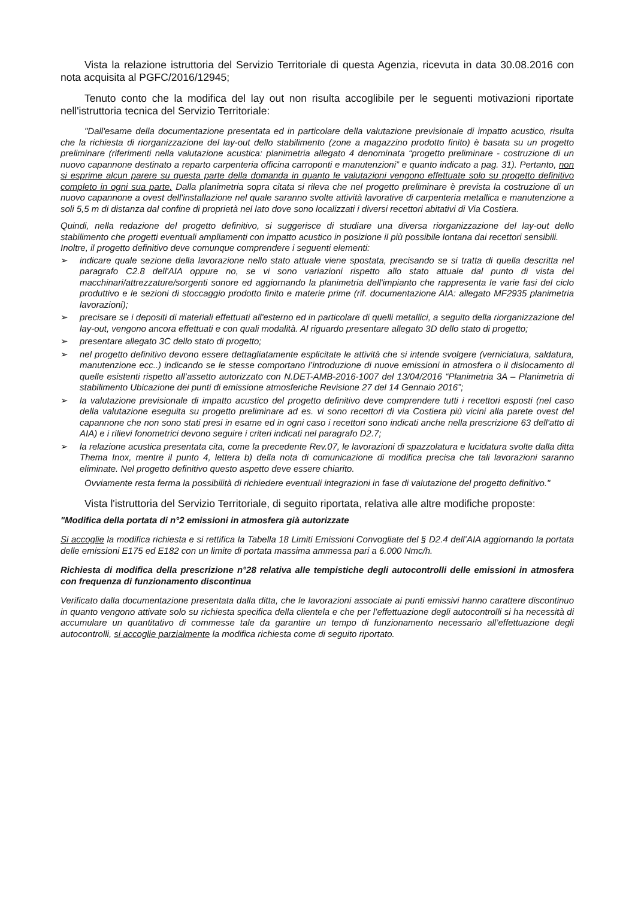Vista la relazione istruttoria del Servizio Territoriale di questa Agenzia, ricevuta in data 30.08.2016 con nota acquisita al PGFC/2016/12945;
Tenuto conto che la modifica del lay out non risulta accoglibile per le seguenti motivazioni riportate nell'istruttoria tecnica del Servizio Territoriale:
"Dall'esame della documentazione presentata ed in particolare della valutazione previsionale di impatto acustico, risulta che la richiesta di riorganizzazione del lay-out dello stabilimento (zone a magazzino prodotto finito) è basata su un progetto preliminare (riferimenti nella valutazione acustica: planimetria allegato 4 denominata “progetto preliminare - costruzione di un nuovo capannone destinato a reparto carpenteria officina carroponti e manutenzioni” e quanto indicato a pag. 31). Pertanto, non si esprime alcun parere su questa parte della domanda in quanto le valutazioni vengono effettuate solo su progetto definitivo completo in ogni sua parte. Dalla planimetria sopra citata si rileva che nel progetto preliminare è prevista la costruzione di un nuovo capannone a ovest dell'installazione nel quale saranno svolte attività lavorative di carpenteria metallica e manutenzione a soli 5,5 m di distanza dal confine di proprietà nel lato dove sono localizzati i diversi recettori abitativi di Via Costiera.
Quindi, nella redazione del progetto definitivo, si suggerisce di studiare una diversa riorganizzazione del lay-out dello stabilimento che progetti eventuali ampliamenti con impatto acustico in posizione il più possibile lontana dai recettori sensibili.
Inoltre, il progetto definitivo deve comunque comprendere i seguenti elementi:
➢ indicare quale sezione della lavorazione nello stato attuale viene spostata, precisando se si tratta di quella descritta nel paragrafo C2.8 dell'AIA oppure no, se vi sono variazioni rispetto allo stato attuale dal punto di vista dei macchinari/attrezzature/sorgenti sonore ed aggiornando la planimetria dell'impianto che rappresenta le varie fasi del ciclo produttivo e le sezioni di stoccaggio prodotto finito e materie prime (rif. documentazione AIA: allegato MF2935 planimetria lavorazioni);
➢ precisare se i depositi di materiali effettuati all'esterno ed in particolare di quelli metallici, a seguito della riorganizzazione del lay-out, vengono ancora effettuati e con quali modalità. Al riguardo presentare allegato 3D dello stato di progetto;
➢ presentare allegato 3C dello stato di progetto;
➢ nel progetto definitivo devono essere dettagliatamente esplicitate le attività che si intende svolgere (verniciatura, saldatura, manutenzione ecc..) indicando se le stesse comportano l’introduzione di nuove emissioni in atmosfera o il dislocamento di quelle esistenti rispetto all’assetto autorizzato con N.DET-AMB-2016-1007 del 13/04/2016 “Planimetria 3A – Planimetria di stabilimento Ubicazione dei punti di emissione atmosferiche Revisione 27 del 14 Gennaio 2016”;
➢ la valutazione previsionale di impatto acustico del progetto definitivo deve comprendere tutti i recettori esposti (nel caso della valutazione eseguita su progetto preliminare ad es. vi sono recettori di via Costiera più vicini alla parete ovest del capannone che non sono stati presi in esame ed in ogni caso i recettori sono indicati anche nella prescrizione 63 dell'atto di AIA) e i rilievi fonometrici devono seguire i criteri indicati nel paragrafo D2.7;
➢ la relazione acustica presentata cita, come la precedente Rev.07, le lavorazioni di spazzolatura e lucidatura svolte dalla ditta Thema Inox, mentre il punto 4, lettera b) della nota di comunicazione di modifica precisa che tali lavorazioni saranno eliminate. Nel progetto definitivo questo aspetto deve essere chiarito.
Ovviamente resta ferma la possibilità di richiedere eventuali integrazioni in fase di valutazione del progetto definitivo."
Vista l'istruttoria del Servizio Territoriale, di seguito riportata, relativa alle altre modifiche proposte:
"Modifica della portata di n°2 emissioni in atmosfera già autorizzate
Si accoglie la modifica richiesta e si rettifica la Tabella 18 Limiti Emissioni Convogliate del § D2.4 dell’AIA aggiornando la portata delle emissioni E175 ed E182 con un limite di portata massima ammessa pari a 6.000 Nmc/h.
Richiesta di modifica della prescrizione n°28 relativa alle tempistiche degli autocontrolli delle emissioni in atmosfera con frequenza di funzionamento discontinua
Verificato dalla documentazione presentata dalla ditta, che le lavorazioni associate ai punti emissivi hanno carattere discontinuo in quanto vengono attivate solo su richiesta specifica della clientela e che per l’effettuazione degli autocontrolli si ha necessità di accumulare un quantitativo di commesse tale da garantire un tempo di funzionamento necessario all’effettuazione degli autocontrolli, si accoglie parzialmente la modifica richiesta come di seguito riportato.